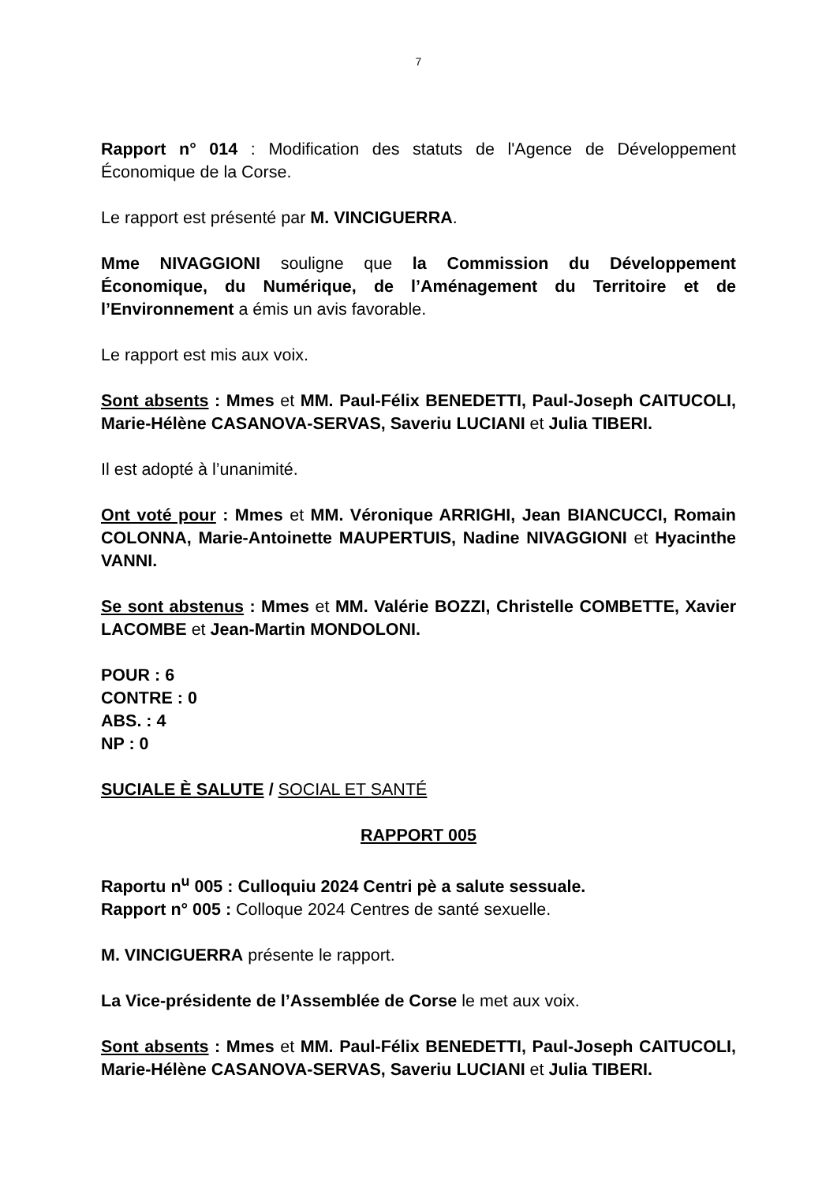7
Rapport n° 014 : Modification des statuts de l'Agence de Développement Économique de la Corse.
Le rapport est présenté par M. VINCIGUERRA.
Mme NIVAGGIONI souligne que la Commission du Développement Économique, du Numérique, de l’Aménagement du Territoire et de l’Environnement a émis un avis favorable.
Le rapport est mis aux voix.
Sont absents : Mmes et MM. Paul-Félix BENEDETTI, Paul-Joseph CAITUCOLI, Marie-Hélène CASANOVA-SERVAS, Saveriu LUCIANI et Julia TIBERI.
Il est adopté à l’unanimité.
Ont voté pour : Mmes et MM. Véronique ARRIGHI, Jean BIANCUCCI, Romain COLONNA, Marie-Antoinette MAUPERTUIS, Nadine NIVAGGIONI et Hyacinthe VANNI.
Se sont abstenus : Mmes et MM. Valérie BOZZI, Christelle COMBETTE, Xavier LACOMBE et Jean-Martin MONDOLONI.
POUR : 6
CONTRE : 0
ABS. : 4
NP : 0
SUCIALE È SALUTE / SOCIAL ET SANTÉ
RAPPORT 005
Raportu n<sup>u</sup> 005 : Culloquiu 2024 Centri pè a salute sessuale.
Rapport n° 005 : Colloque 2024 Centres de santé sexuelle.
M. VINCIGUERRA présente le rapport.
La Vice-présidente de l’Assemblée de Corse le met aux voix.
Sont absents : Mmes et MM. Paul-Félix BENEDETTI, Paul-Joseph CAITUCOLI, Marie-Hélène CASANOVA-SERVAS, Saveriu LUCIANI et Julia TIBERI.